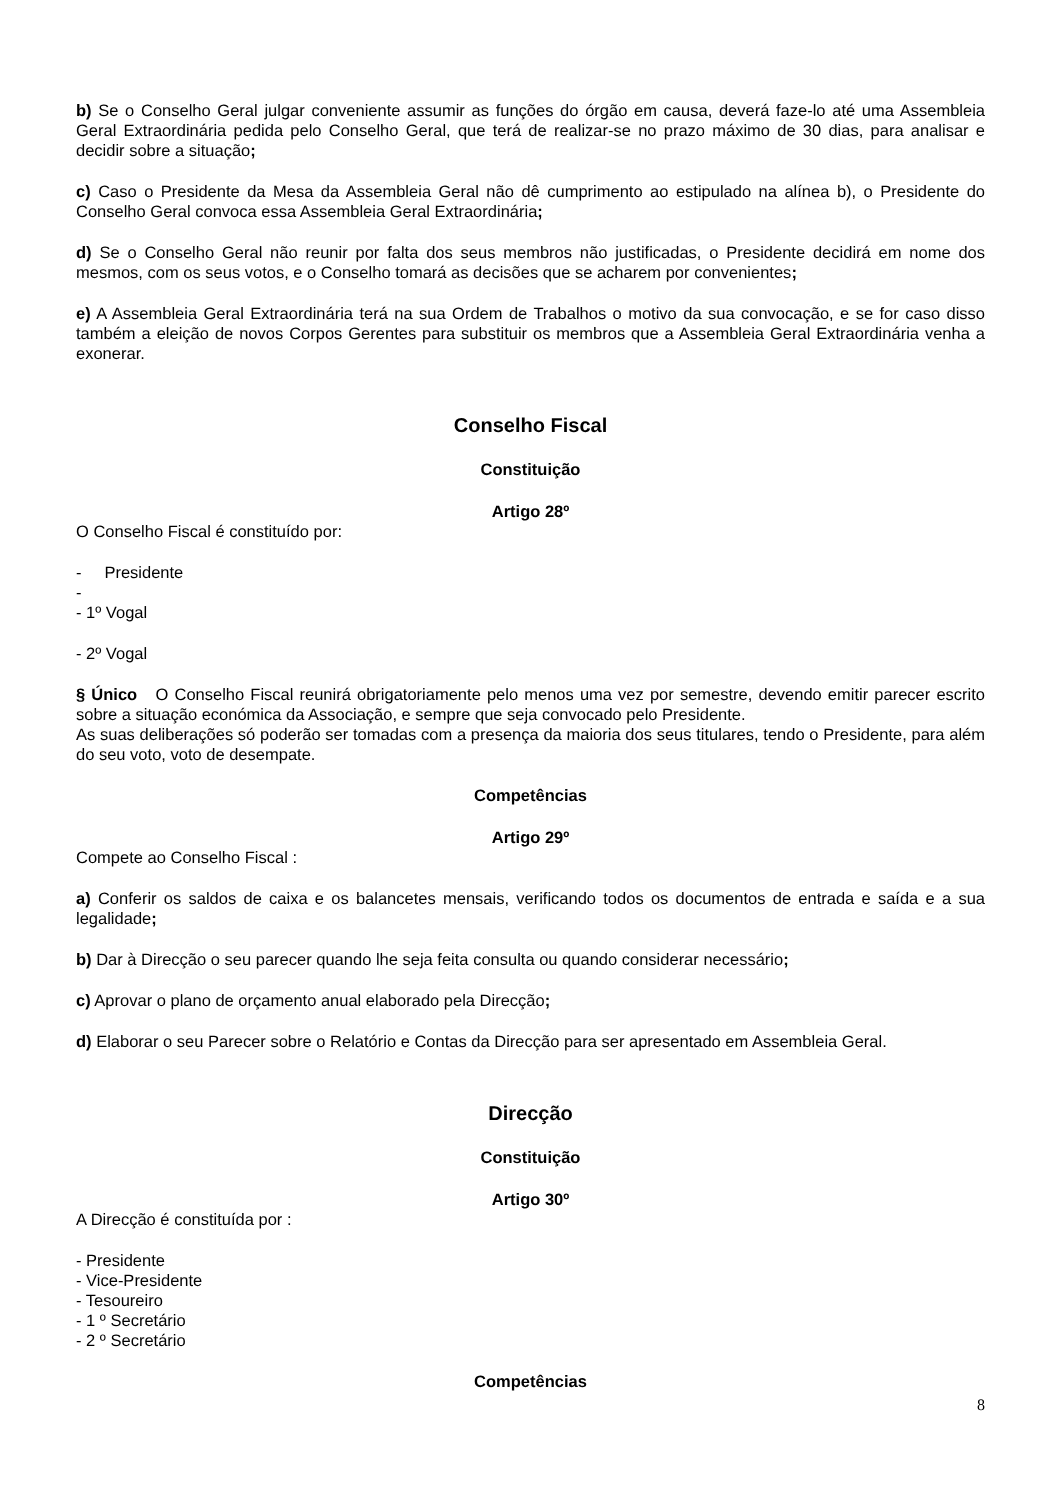b) Se o Conselho Geral julgar conveniente assumir as funções do órgão em causa, deverá faze-lo até uma Assembleia Geral Extraordinária pedida pelo Conselho Geral, que terá de realizar-se no prazo máximo de 30 dias, para analisar e decidir sobre a situação;
c) Caso o Presidente da Mesa da Assembleia Geral não dê cumprimento ao estipulado na alínea b), o Presidente do Conselho Geral convoca essa Assembleia Geral Extraordinária;
d) Se o Conselho Geral não reunir por falta dos seus membros não justificadas, o Presidente decidirá em nome dos mesmos, com os seus votos, e o Conselho tomará as decisões que se acharem por convenientes;
e) A Assembleia Geral Extraordinária terá na sua Ordem de Trabalhos o motivo da sua convocação, e se for caso disso também a eleição de novos Corpos Gerentes para substituir os membros que a Assembleia Geral Extraordinária venha a exonerar.
Conselho Fiscal
Constituição
Artigo 28º
O Conselho Fiscal é constituído por:
- Presidente
-
- 1º Vogal
- 2º Vogal
§ Único O Conselho Fiscal reunirá obrigatoriamente pelo menos uma vez por semestre, devendo emitir parecer escrito sobre a situação económica da Associação, e sempre que seja convocado pelo Presidente.
As suas deliberações só poderão ser tomadas com a presença da maioria dos seus titulares, tendo o Presidente, para além do seu voto, voto de desempate.
Competências
Artigo 29º
Compete ao Conselho Fiscal :
a) Conferir os saldos de caixa e os balancetes mensais, verificando todos os documentos de entrada e saída e a sua legalidade;
b) Dar à Direcção o seu parecer quando lhe seja feita consulta ou quando considerar necessário;
c) Aprovar o plano de orçamento anual elaborado pela Direcção;
d) Elaborar o seu Parecer sobre o Relatório e Contas da Direcção para ser apresentado em Assembleia Geral.
Direcção
Constituição
Artigo 30º
A Direcção é constituída por :
- Presidente
- Vice-Presidente
- Tesoureiro
- 1 º Secretário
- 2 º Secretário
Competências
8